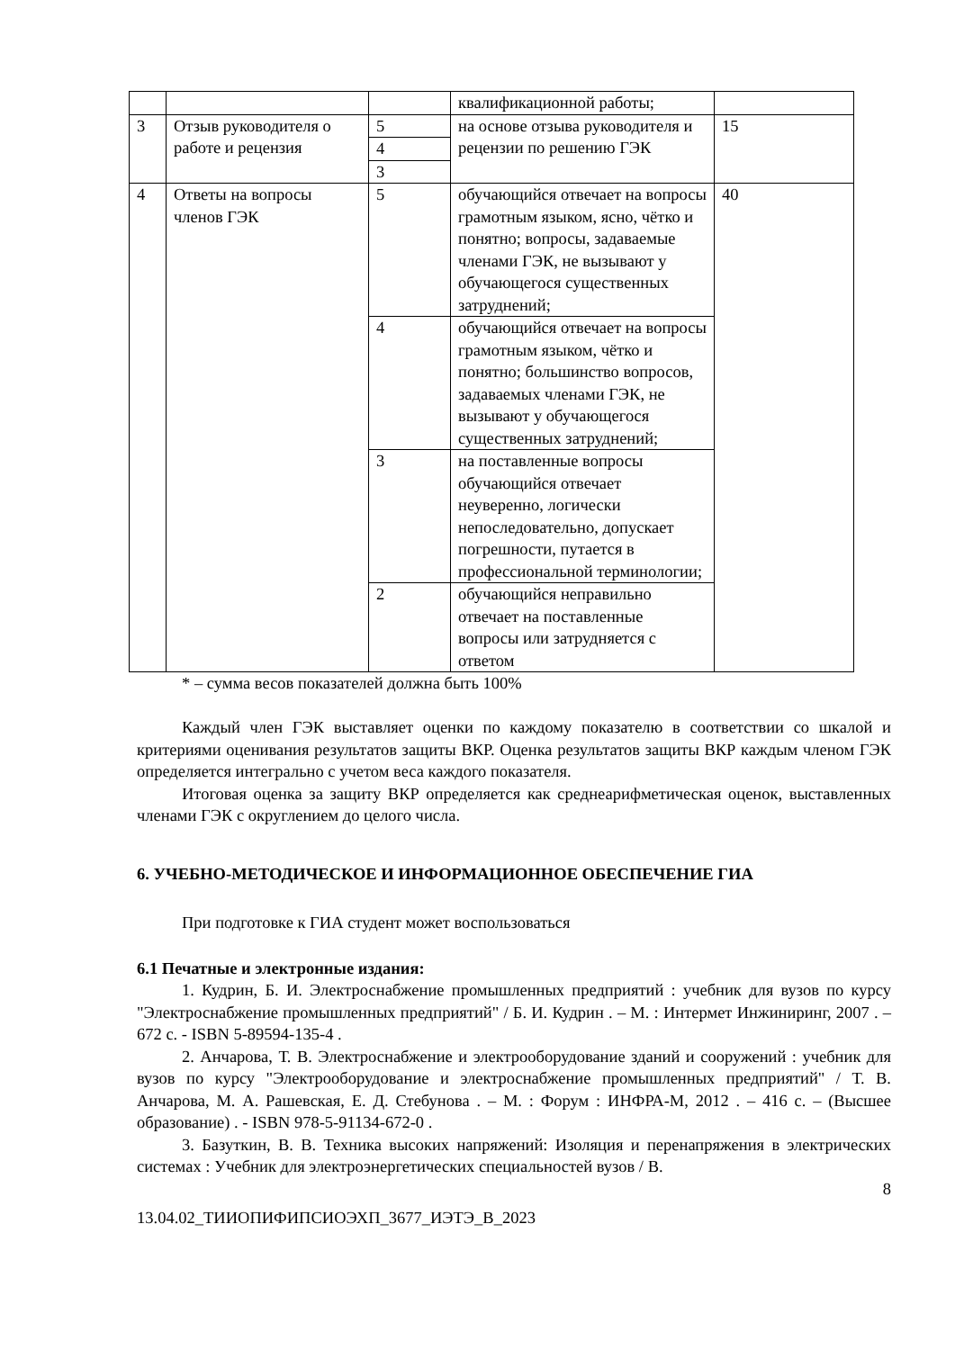| | | | квалификационной работы; | |
| 3 | Отзыв руководителя о работе и рецензия | 5 | на основе отзыва руководителя и рецензии по решению ГЭК | 15 |
| | | 4 | | |
| | | 3 | | |
| 4 | Ответы на вопросы членов ГЭК | 5 | обучающийся отвечает на вопросы грамотным языком, ясно, чётко и понятно; вопросы, задаваемые членами ГЭК, не вызывают у обучающегося существенных затруднений; | 40 |
| | | 4 | обучающийся отвечает на вопросы грамотным языком, чётко и понятно; большинство вопросов, задаваемых членами ГЭК, не вызывают у обучающегося существенных затруднений; | |
| | | 3 | на поставленные вопросы обучающийся отвечает неуверенно, логически непоследовательно, допускает погрешности, путается в профессиональной терминологии; | |
| | | 2 | обучающийся неправильно отвечает на поставленные вопросы или затрудняется с ответом | |
* – сумма весов показателей должна быть 100%
Каждый член ГЭК выставляет оценки по каждому показателю в соответствии со шкалой и критериями оценивания результатов защиты ВКР. Оценка результатов защиты ВКР каждым членом ГЭК определяется интегрально с учетом веса каждого показателя.
Итоговая оценка за защиту ВКР определяется как среднеарифметическая оценок, выставленных членами ГЭК с округлением до целого числа.
6. УЧЕБНО-МЕТОДИЧЕСКОЕ И ИНФОРМАЦИОННОЕ ОБЕСПЕЧЕНИЕ ГИА
При подготовке к ГИА студент может воспользоваться
6.1 Печатные и электронные издания:
1. Кудрин, Б. И. Электроснабжение промышленных предприятий : учебник для вузов по курсу "Электроснабжение промышленных предприятий" / Б. И. Кудрин . – М. : Интермет Инжиниринг, 2007 . – 672 с. - ISBN 5-89594-135-4 .
2. Анчарова, Т. В. Электроснабжение и электрооборудование зданий и сооружений : учебник для вузов по курсу "Электрооборудование и электроснабжение промышленных предприятий" / Т. В. Анчарова, М. А. Рашевская, Е. Д. Стебунова . – М. : Форум : ИНФРА-М, 2012 . – 416 с. – (Высшее образование) . - ISBN 978-5-91134-672-0 .
3. Базуткин, В. В. Техника высоких напряжений: Изоляция и перенапряжения в электрических системах : Учебник для электроэнергетических специальностей вузов / В.
8
13.04.02_ТИИОПИФИПСИОЭХП_3677_ИЭТЭ_В_2023